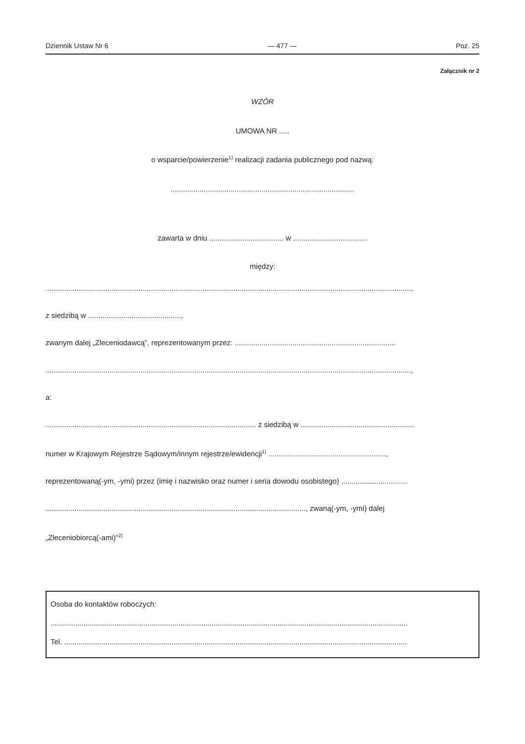Dziennik Ustaw Nr 6 — 477 — Poz. 25
Załącznik nr 2
WZÓR
UMOWA NR .....
o wsparcie/powierzenie<sup>1)</sup> realizacji zadania publicznego pod nazwą:
.........................................................................................
zawarta w dniu .................................... w ....................................
między:
.................................................................................................................................................................................,
z siedzibą w .............................................,
zwanym dalej „Zleceniodawcą”, reprezentowanym przez: ..............................................................................
.................................................................................................................................................................................,
a:
...................................................................................................... z siedzibą w .......................................................
numer w Krajowym Rejestrze Sądowym/innym rejestrze/ewidencji<sup>1)</sup> .........................................................,
reprezentowaną(-ym, -ymi) przez (imię i nazwisko oraz numer i seria dowodu osobistego) ................................
.............................................................................................................................., zwaną(-ym, -ymi) dalej
„Zleceniobiorcą(-ami)”<sup>2)</sup>
Osoba do kontaktów roboczych:
.............................................................................................................................................................................
Tel. ......................................................................................................................................................................